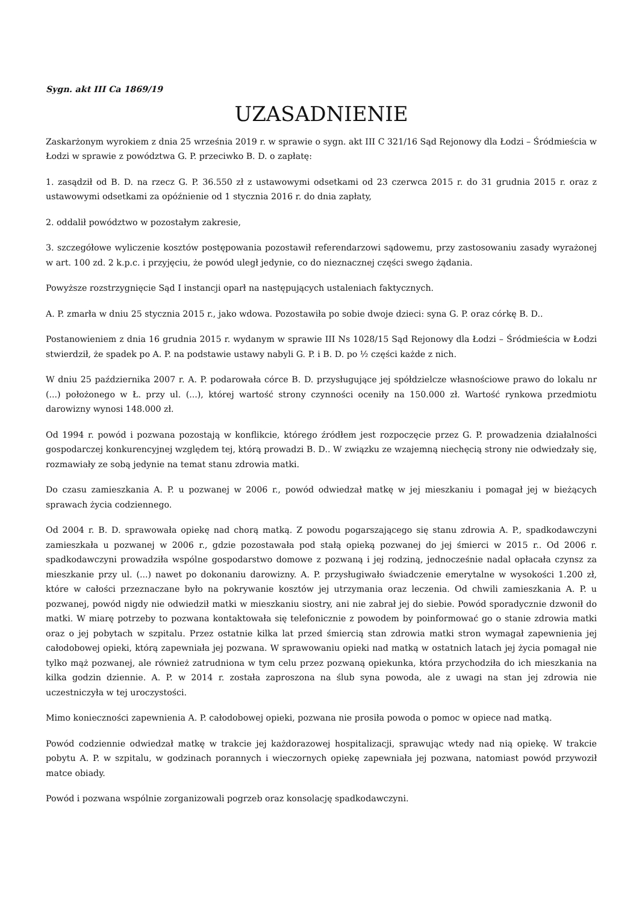Sygn. akt III Ca 1869/19
UZASADNIENIE
Zaskarżonym wyrokiem z dnia 25 września 2019 r. w sprawie o sygn. akt III C 321/16 Sąd Rejonowy dla Łodzi – Śródmieścia w Łodzi w sprawie z powództwa G. P. przeciwko B. D. o zapłatę:
1. zasądził od B. D. na rzecz G. P. 36.550 zł z ustawowymi odsetkami od 23 czerwca 2015 r. do 31 grudnia 2015 r. oraz z ustawowymi odsetkami za opóźnienie od 1 stycznia 2016 r. do dnia zapłaty,
2. oddalił powództwo w pozostałym zakresie,
3. szczegółowe wyliczenie kosztów postępowania pozostawił referendarzowi sądowemu, przy zastosowaniu zasady wyrażonej w art. 100 zd. 2 k.p.c. i przyjęciu, że powód uległ jedynie, co do nieznacznej części swego żądania.
Powyższe rozstrzygnięcie Sąd I instancji oparł na następujących ustaleniach faktycznych.
A. P. zmarła w dniu 25 stycznia 2015 r., jako wdowa. Pozostawiła po sobie dwoje dzieci: syna G. P. oraz córkę B. D..
Postanowieniem z dnia 16 grudnia 2015 r. wydanym w sprawie III Ns 1028/15 Sąd Rejonowy dla Łodzi – Śródmieścia w Łodzi stwierdził, że spadek po A. P. na podstawie ustawy nabyli G. P. i B. D. po ½ części każde z nich.
W dniu 25 października 2007 r. A. P. podarowała córce B. D. przysługujące jej spółdzielcze własnościowe prawo do lokalu nr (...) położonego w Ł. przy ul. (...), której wartość strony czynności oceniły na 150.000 zł. Wartość rynkowa przedmiotu darowizny wynosi 148.000 zł.
Od 1994 r. powód i pozwana pozostają w konflikcie, którego źródłem jest rozpoczęcie przez G. P. prowadzenia działalności gospodarczej konkurencyjnej względem tej, którą prowadzi B. D.. W związku ze wzajemną niechęcią strony nie odwiedzały się, rozmawiały ze sobą jedynie na temat stanu zdrowia matki.
Do czasu zamieszkania A. P. u pozwanej w 2006 r., powód odwiedzał matkę w jej mieszkaniu i pomagał jej w bieżących sprawach życia codziennego.
Od 2004 r. B. D. sprawowała opiekę nad chorą matką. Z powodu pogarszającego się stanu zdrowia A. P., spadkodawczyni zamieszkała u pozwanej w 2006 r., gdzie pozostawała pod stałą opieką pozwanej do jej śmierci w 2015 r.. Od 2006 r. spadkodawczyni prowadziła wspólne gospodarstwo domowe z pozwaną i jej rodziną, jednocześnie nadal opłacała czynsz za mieszkanie przy ul. (...) nawet po dokonaniu darowizny. A. P. przysługiwało świadczenie emerytalne w wysokości 1.200 zł, które w całości przeznaczane było na pokrywanie kosztów jej utrzymania oraz leczenia. Od chwili zamieszkania A. P. u pozwanej, powód nigdy nie odwiedził matki w mieszkaniu siostry, ani nie zabrał jej do siebie. Powód sporadycznie dzwonił do matki. W miarę potrzeby to pozwana kontaktowała się telefonicznie z powodem by poinformować go o stanie zdrowia matki oraz o jej pobytach w szpitalu. Przez ostatnie kilka lat przed śmiercią stan zdrowia matki stron wymagał zapewnienia jej całodobowej opieki, którą zapewniała jej pozwana. W sprawowaniu opieki nad matką w ostatnich latach jej życia pomagał nie tylko mąż pozwanej, ale również zatrudniona w tym celu przez pozwaną opiekunka, która przychodziła do ich mieszkania na kilka godzin dziennie. A. P. w 2014 r. została zaproszona na ślub syna powoda, ale z uwagi na stan jej zdrowia nie uczestniczyła w tej uroczystości.
Mimo konieczności zapewnienia A. P. całodobowej opieki, pozwana nie prosiła powoda o pomoc w opiece nad matką.
Powód codziennie odwiedzał matkę w trakcie jej każdorazowej hospitalizacji, sprawując wtedy nad nią opiekę. W trakcie pobytu A. P. w szpitalu, w godzinach porannych i wieczornych opiekę zapewniała jej pozwana, natomiast powód przywoził matce obiady.
Powód i pozwana wspólnie zorganizowali pogrzeb oraz konsolację spadkodawczyni.